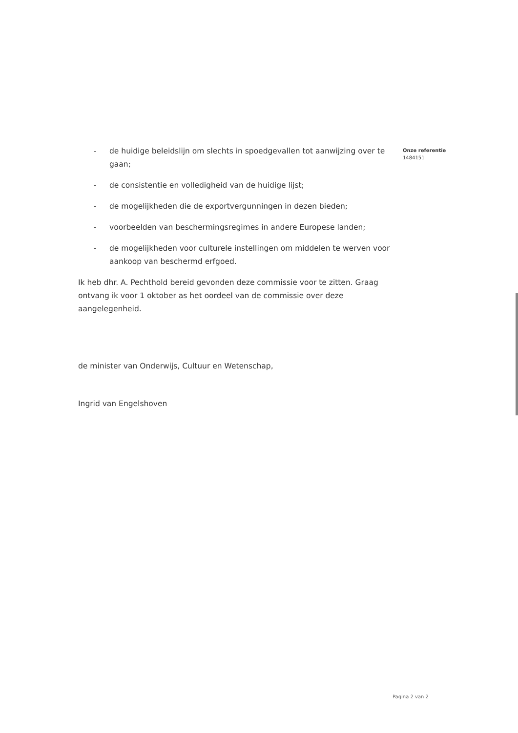Onze referentie
1484151
- de huidige beleidslijn om slechts in spoedgevallen tot aanwijzing over te gaan;
- de consistentie en volledigheid van de huidige lijst;
- de mogelijkheden die de exportvergunningen in dezen bieden;
- voorbeelden van beschermingsregimes in andere Europese landen;
- de mogelijkheden voor culturele instellingen om middelen te werven voor aankoop van beschermd erfgoed.
Ik heb dhr. A. Pechthold bereid gevonden deze commissie voor te zitten. Graag ontvang ik voor 1 oktober as het oordeel van de commissie over deze aangelegenheid.
de minister van Onderwijs, Cultuur en Wetenschap,
Ingrid van Engelshoven
Pagina 2 van 2